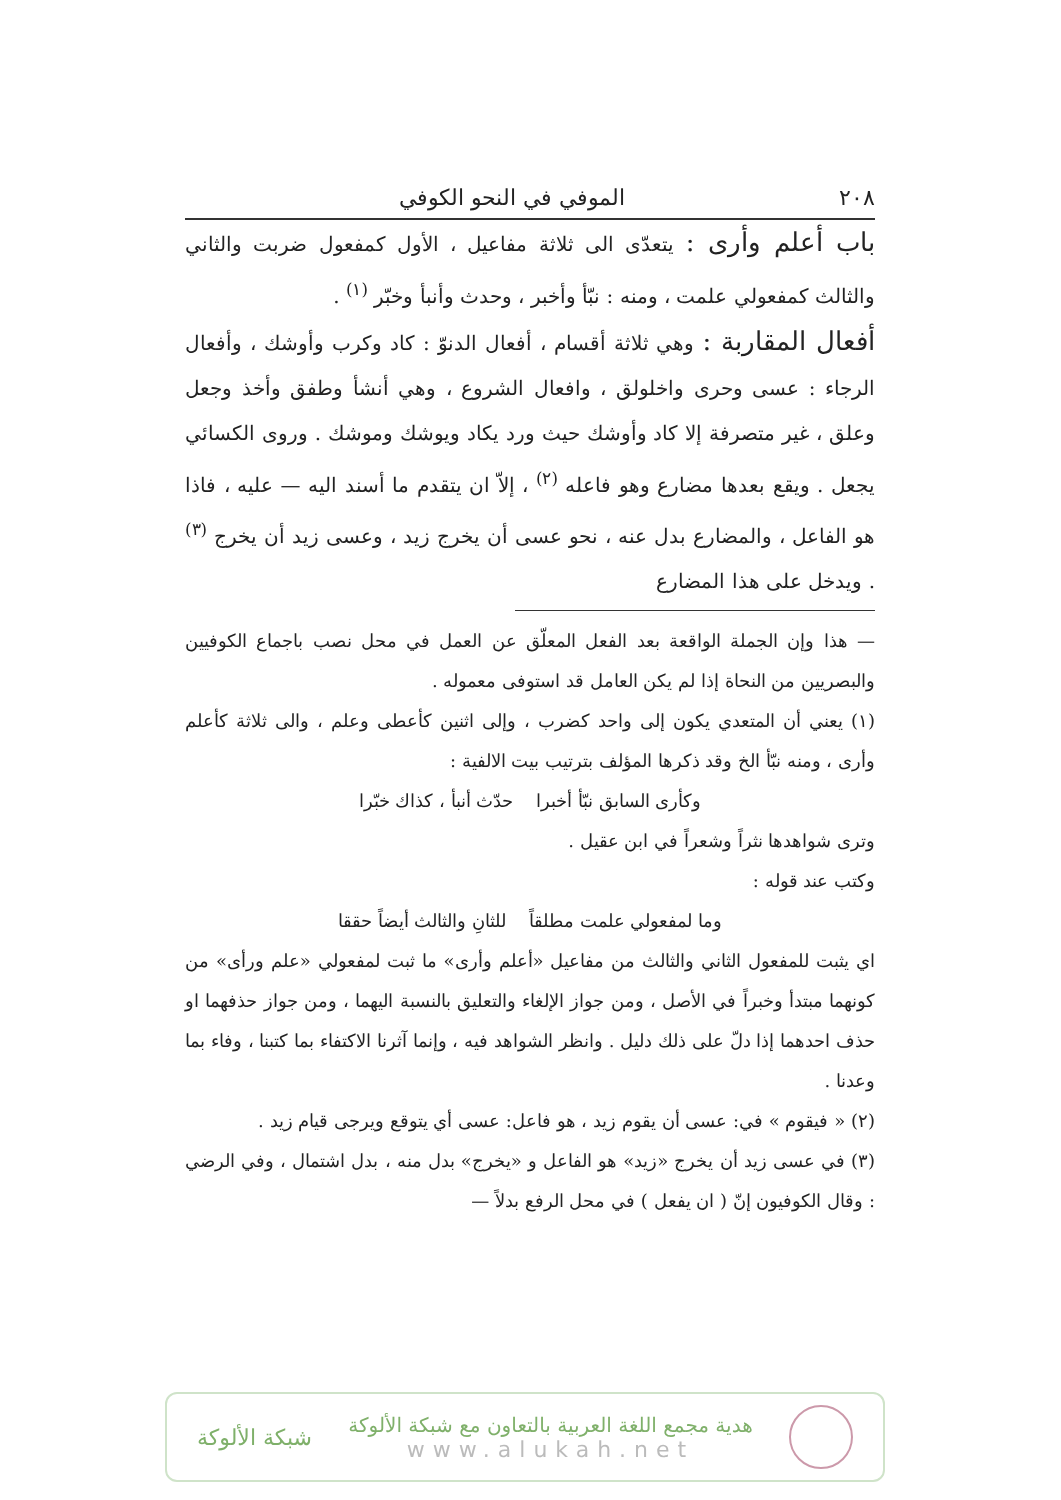٢٠٨ الموفي في النحو الكوفي
باب أعلم وأرى : يتعدّى الى ثلاثة مفاعيل ، الأول كمفعول ضربت والثاني والثالث كمفعولي علمت ، ومنه : نبّأ وأخبر ، وحدث وأنبأ وخبّر <sup>(١)</sup> .
أفعال المقاربة : وهي ثلاثة أقسام ، أفعال الدنوّ : كاد وكرب وأوشك ، وأفعال الرجاء : عسى وحرى واخلولق ، وافعال الشروع ، وهي أنشأ وطفق وأخذ وجعل وعلق ، غير متصرفة إلا كاد وأوشك حيث ورد يكاد ويوشك وموشك . وروى الكسائي يجعل . ويقع بعدها مضارع وهو فاعله <sup>(٢)</sup> ، إلاّ ان يتقدم ما أسند اليه — عليه ، فاذا هو الفاعل ، والمضارع بدل عنه ، نحو عسى أن يخرج زيد ، وعسى زيد أن يخرج <sup>(٣)</sup> . ويدخل على هذا المضارع
— هذا وإن الجملة الواقعة بعد الفعل المعلّق عن العمل في محل نصب باجماع الكوفيين والبصريين من النحاة إذا لم يكن العامل قد استوفى معموله .
(١) يعني أن المتعدي يكون إلى واحد كضرب ، وإلى اثنين كأعطى وعلم ، والى ثلاثة كأعلم وأرى ، ومنه نبّأ الخ وقد ذكرها المؤلف بترتيب بيت الالفية :
وكأرى السابق نبّأ أخبرا حدّث أنبأ ، كذاك خبّرا
وترى شواهدها نثراً وشعراً في ابن عقيل .
وكتب عند قوله :
وما لمفعولي علمت مطلقاً للثانِ والثالث أيضاً حققا
اي يثبت للمفعول الثاني والثالث من مفاعيل «أعلم وأرى» ما ثبت لمفعولي «علم ورأى» من كونهما مبتدأ وخبراً في الأصل ، ومن جواز الإلغاء والتعليق بالنسبة اليهما ، ومن جواز حذفهما او حذف احدهما إذا دلّ على ذلك دليل . وانظر الشواهد فيه ، وإنما آثرنا الاكتفاء بما كتبنا ، وفاء بما وعدنا .
(٢) « فيقوم » في: عسى أن يقوم زيد ، هو فاعل: عسى أي يتوقع ويرجى قيام زيد .
(٣) في عسى زيد أن يخرج «زيد» هو الفاعل و «يخرج» بدل منه ، بدل اشتمال ، وفي الرضي : وقال الكوفيون إنّ ( ان يفعل ) في محل الرفع بدلاً —
هدية مجمع اللغة العربية بالتعاون مع شبكة الألوكة
www.alukah.net
شبكة الألوكة